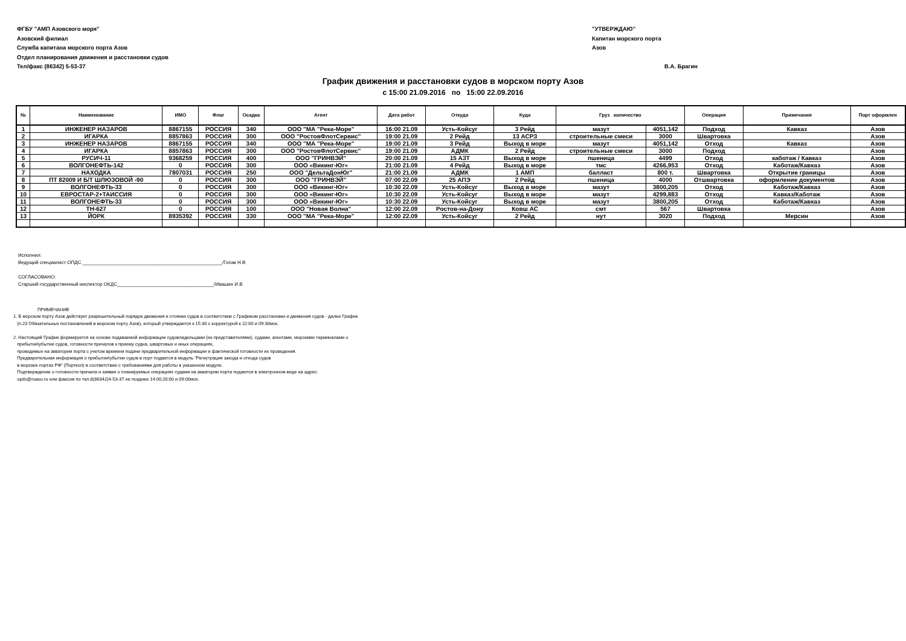ФГБУ "АМП Азовского моря"
Азовский филиал
Служба капитана морского порта Азов
Отдел планирования движения и расстановки судов
Тел/факс (86342) 5-53-37
"УТВЕРЖДАЮ"
Капитан морского порта
Азов
В.А. Брагин
График движения и расстановки судов в морском порту Азов
с 15:00 21.09.2016 по 15:00 22.09.2016
| № | Наименование | ИМО | Флаг | Осадка | Агент | Дата работ | Откуда | Куда | Груз количество | | Операция | Примечания | Порт оформлен |
| --- | --- | --- | --- | --- | --- | --- | --- | --- | --- | --- | --- | --- | --- |
| 1 | ИНЖЕНЕР НАЗАРОВ | 8867155 | РОССИЯ | 340 | ООО "МА "Река-Море" | 16:00 21.09 | Усть-Койсуг | 3 Рейд | мазут | 4051,142 | Подход | Кавказ | Азов |
| 2 | ИГАРКА | 8857863 | РОССИЯ | 300 | ООО "РостовФлотСервис" | 19:00 21.09 | 2 Рейд | 13 АСРЗ | строительные смеси | 3000 | Швартовка | | Азов |
| 3 | ИНЖЕНЕР НАЗАРОВ | 8867155 | РОССИЯ | 340 | ООО "МА "Река-Море" | 19:00 21.09 | 3 Рейд | Выход в море | мазут | 4051,142 | Отход | Кавказ | Азов |
| 4 | ИГАРКА | 8857863 | РОССИЯ | 300 | ООО "РостовФлотСервис" | 19:00 21.09 | АДМК | 2 Рейд | строительные смеси | 3000 | Подход | | Азов |
| 5 | РУСИЧ-11 | 9368259 | РОССИЯ | 400 | ООО "ГРИНВЭЙ" | 20:00 21.09 | 15 АЗТ | Выход в море | пшеница | 4499 | Отход | каботаж / Кавказ | Азов |
| 6 | ВОЛГОНЕФТЬ-142 | 0 | РОССИЯ | 300 | ООО «Викинг-Юг» | 21:00 21.09 | 4 Рейд | Выход в море | тмс | 4266,953 | Отход | Каботаж/Кавказ | Азов |
| 7 | НАХОДКА | 7807031 | РОССИЯ | 250 | ООО "ДельтаДонЮг" | 21:00 21.09 | АДМК | 1 АМП | балласт | 800 т. | Швартовка | Открытие границы | Азов |
| 8 | ПТ 82009 И Б/Т ШЛЮЗОВОЙ -90 | 0 | РОССИЯ | 300 | ООО "ГРИНВЭЙ" | 07:00 22.09 | 25 АПЭ | 2 Рейд | пшеница | 4000 | Отшвартовка | оформление документов | Азов |
| 9 | ВОЛГОНЕФТЬ-33 | 0 | РОССИЯ | 300 | ООО «Викинг-Юг» | 10:30 22.09 | Усть-Койсуг | Выход в море | мазут | 3800,205 | Отход | Каботаж/Кавказ | Азов |
| 10 | ЕВРОСТАР-2+ТАИССИЯ | 0 | РОССИЯ | 300 | ООО «Викинг-Юг» | 10:30 22.09 | Усть-Койсуг | Выход в море | мазут | 4299,883 | Отход | Кавказ/Каботаж | Азов |
| 11 | ВОЛГОНЕФТЬ-33 | 0 | РОССИЯ | 300 | ООО «Викинг-Юг» | 10:30 22.09 | Усть-Койсуг | Выход в море | мазут | 3800,205 | Отход | Каботаж/Кавказ | Азов |
| 12 | ТН-627 | 0 | РОССИЯ | 100 | ООО "Новая Волна" | 12:00 22.09 | Ростов-на-Дону | Ковш АС | смт | 567 | Швартовка | | Азов |
| 13 | ЙОРК | 8935392 | РОССИЯ | 330 | ООО "МА "Река-Море" | 12:00 22.09 | Усть-Койсуг | 2 Рейд | нут | 3020 | Подход | Мерсин | Азов |
Исполнил:
Ведущий специалист ОПДС ____________________________________________________/Гопак Н.В
СОГЛАСОВАНО:
Старший государственный инспектор ОКДС____________________________________/Ивашин И.В
ПРИМЕЧАНИЕ
1. В морском порту Азов действует разрешительный порядок движения и стоянки судов в соответствии с Графиком расстановки и движения судов - далее График
(п.23 Обязательных постановлений в морском порту Азов), который утверждается к 15:30 с корректурой к 22:00 и 09:30мск.
2. Настоящий График формируется на основе подаваемой информации судовладельцами (их представителями), судами, агентами, морскими терминалами о
прибытии\убытии судов, готовности причалов к приему судна, швартовых и иных операциях,
проводимых на акватории порта с учетом времени подачи предварительной информации и фактической готовности их проведения.
Предварительная информация о прибытии\убытии судов в порт подается в модуль "Регистрация захода и отхода судов
в морских портах РФ" (Порткол) в соответствии с требованиями для работы в указанном модуле.
Подтверждение о готовности причала и заявки о планируемых операциях судами на акватории порта подаются в электронном виде на адрес:
opds@ruaso.ru или факсом по тел.8(86342)4-53-37 не позднее 14:00;20:00 и 09:00мск.